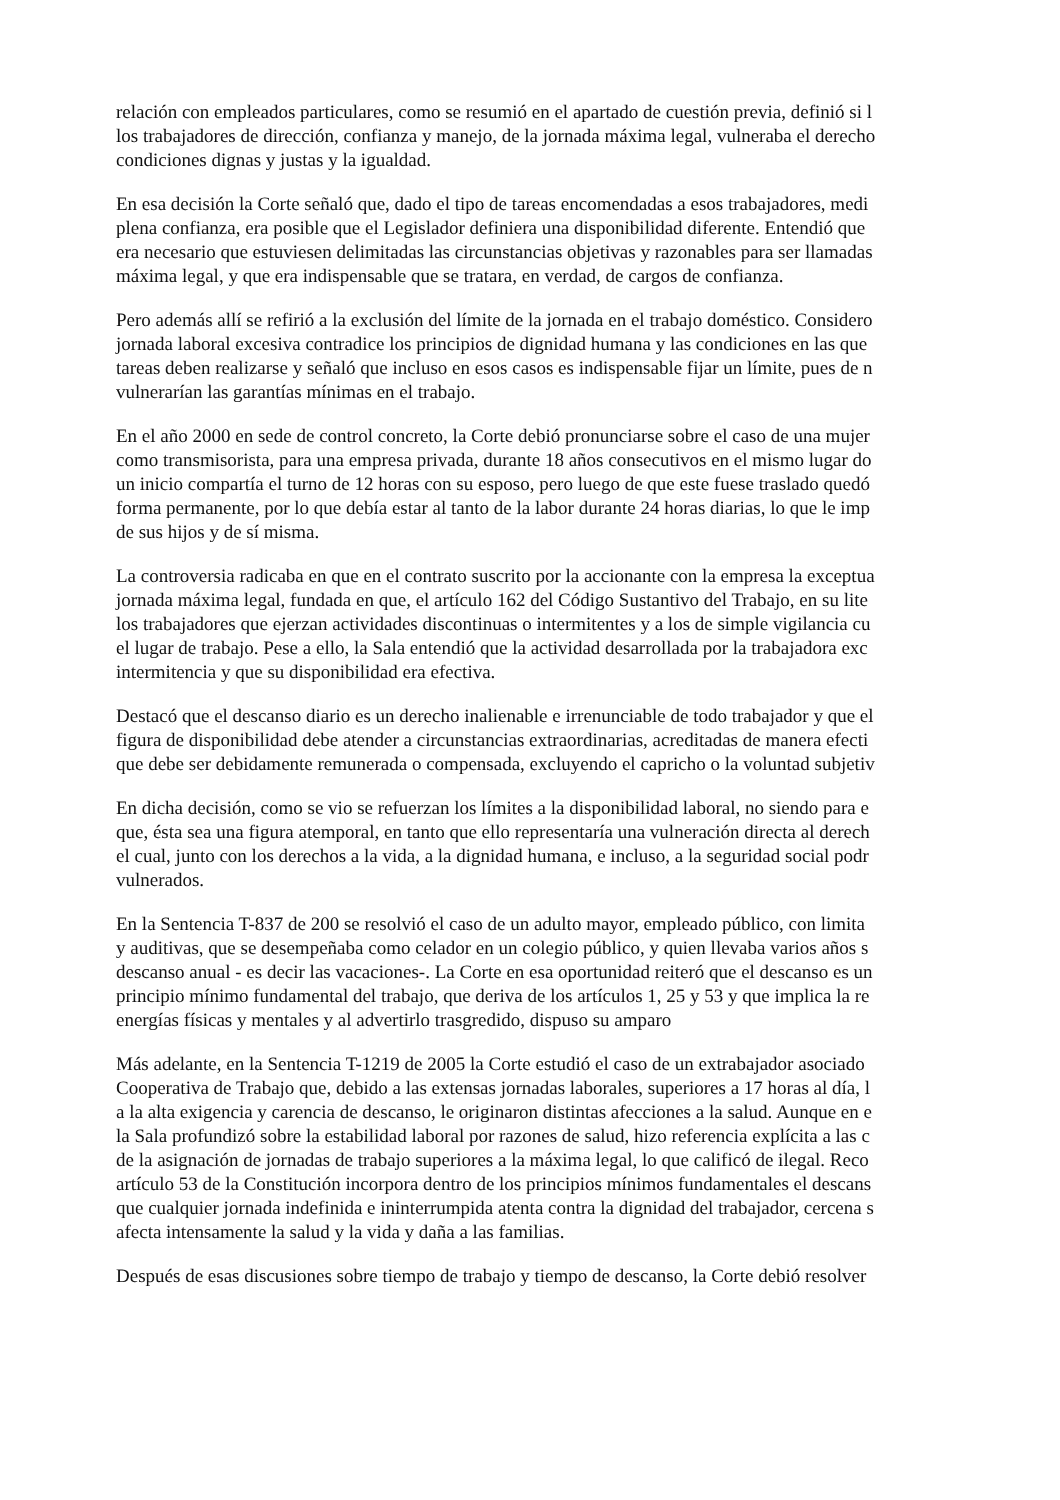relación con empleados particulares, como se resumió en el apartado de cuestión previa, definió si l
los trabajadores de dirección, confianza y manejo, de la jornada máxima legal, vulneraba el derecho
condiciones dignas y justas y la igualdad.
En esa decisión la Corte señaló que, dado el tipo de tareas encomendadas a esos trabajadores, medi
plena confianza, era posible que el Legislador definiera una disponibilidad diferente. Entendió que
era necesario que estuviesen delimitadas las circunstancias objetivas y razonables para ser llamadas
máxima legal, y que era indispensable que se tratara, en verdad, de cargos de confianza.
Pero además allí se refirió a la exclusión del límite de la jornada en el trabajo doméstico. Considero
jornada laboral excesiva contradice los principios de dignidad humana y las condiciones en las que
tareas deben realizarse y señaló que incluso en esos casos es indispensable fijar un límite, pues de n
vulnerarían las garantías mínimas en el trabajo.
En el año 2000 en sede de control concreto, la Corte debió pronunciarse sobre el caso de una mujer
como transmisorista, para una empresa privada, durante 18 años consecutivos en el mismo lugar do
un inicio compartía el turno de 12 horas con su esposo, pero luego de que este fuese traslado quedó
forma permanente, por lo que debía estar al tanto de la labor durante 24 horas diarias, lo que le imp
de sus hijos y de sí misma.
La controversia radicaba en que en el contrato suscrito por la accionante con la empresa la exceptua
jornada máxima legal, fundada en que, el artículo 162 del Código Sustantivo del Trabajo, en su lite
los trabajadores que ejerzan actividades discontinuas o intermitentes y a los de simple vigilancia cu
el lugar de trabajo. Pese a ello, la Sala entendió que la actividad desarrollada por la trabajadora exc
intermitencia y que su disponibilidad era efectiva.
Destacó que el descanso diario es un derecho inalienable e irrenunciable de todo trabajador y que el
figura de disponibilidad debe atender a circunstancias extraordinarias, acreditadas de manera efecti
que debe ser debidamente remunerada o compensada, excluyendo el capricho o la voluntad subjetiv
En dicha decisión, como se vio se refuerzan los límites a la disponibilidad laboral, no siendo para e
que, ésta sea una figura atemporal, en tanto que ello representaría una vulneración directa al derech
el cual, junto con los derechos a la vida, a la dignidad humana, e incluso, a la seguridad social podr
vulnerados.
En la Sentencia T-837 de 200 se resolvió el caso de un adulto mayor, empleado público, con limita
y auditivas, que se desempeñaba como celador en un colegio público, y quien llevaba varios años s
descanso anual - es decir las vacaciones-. La Corte en esa oportunidad reiteró que el descanso es un
principio mínimo fundamental del trabajo, que deriva de los artículos 1, 25 y 53 y que implica la re
energías físicas y mentales y al advertirlo trasgredido, dispuso su amparo
Más adelante, en la Sentencia T-1219 de 2005 la Corte estudió el caso de un extrabajador asociado
Cooperativa de Trabajo que, debido a las extensas jornadas laborales, superiores a 17 horas al día, l
a la alta exigencia y carencia de descanso, le originaron distintas afecciones a la salud. Aunque en e
la Sala profundizó sobre la estabilidad laboral por razones de salud, hizo referencia explícita a las c
de la asignación de jornadas de trabajo superiores a la máxima legal, lo que calificó de ilegal. Reco
artículo 53 de la Constitución incorpora dentro de los principios mínimos fundamentales el descans
que cualquier jornada indefinida e ininterrumpida atenta contra la dignidad del trabajador, cercena s
afecta intensamente la salud y la vida y daña a las familias.
Después de esas discusiones sobre tiempo de trabajo y tiempo de descanso, la Corte debió resolver